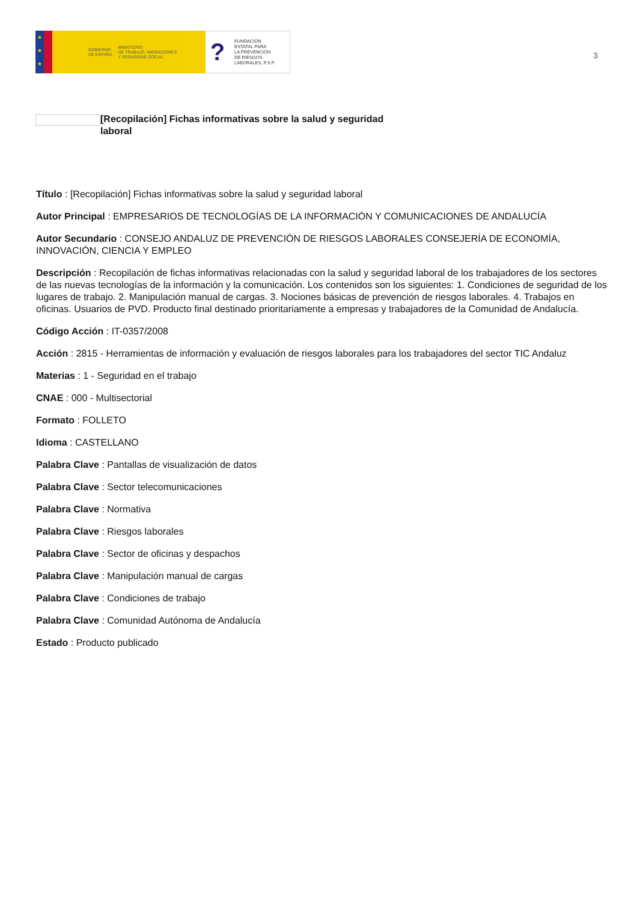★
★
★
GOBIERNO
DE ESPAÑA
MINISTERIO
DE TRABAJO, MIGRACIONES
Y SEGURIDAD SOCIAL
?
FUNDACIÓN
ESTATAL PARA
LA PREVENCIÓN
DE RIESGOS
LABORALES, F.S.P.
3
[Recopilación] Fichas informativas sobre la salud y seguridad laboral
Título : [Recopilación] Fichas informativas sobre la salud y seguridad laboral
Autor Principal : EMPRESARIOS DE TECNOLOGÍAS DE LA INFORMACIÓN Y COMUNICACIONES DE ANDALUCÍA
Autor Secundario : CONSEJO ANDALUZ DE PREVENCIÓN DE RIESGOS LABORALES CONSEJERÍA DE ECONOMÍA, INNOVACIÓN, CIENCIA Y EMPLEO
Descripción : Recopilación de fichas informativas relacionadas con la salud y seguridad laboral de los trabajadores de los sectores de las nuevas tecnologías de la información y la comunicación. Los contenidos son los siguientes: 1. Condiciones de seguridad de los lugares de trabajo. 2. Manipulación manual de cargas. 3. Nociones básicas de prevención de riesgos laborales. 4. Trabajos en oficinas. Usuarios de PVD. Producto final destinado prioritariamente a empresas y trabajadores de la Comunidad de Andalucía.
Código Acción : IT-0357/2008
Acción : 2815 - Herramientas de información y evaluación de riesgos laborales para los trabajadores del sector TIC Andaluz
Materias : 1 - Seguridad en el trabajo
CNAE : 000 - Multisectorial
Formato : FOLLETO
Idioma : CASTELLANO
Palabra Clave : Pantallas de visualización de datos
Palabra Clave : Sector telecomunicaciones
Palabra Clave : Normativa
Palabra Clave : Riesgos laborales
Palabra Clave : Sector de oficinas y despachos
Palabra Clave : Manipulación manual de cargas
Palabra Clave : Condiciones de trabajo
Palabra Clave : Comunidad Autónoma de Andalucía
Estado : Producto publicado